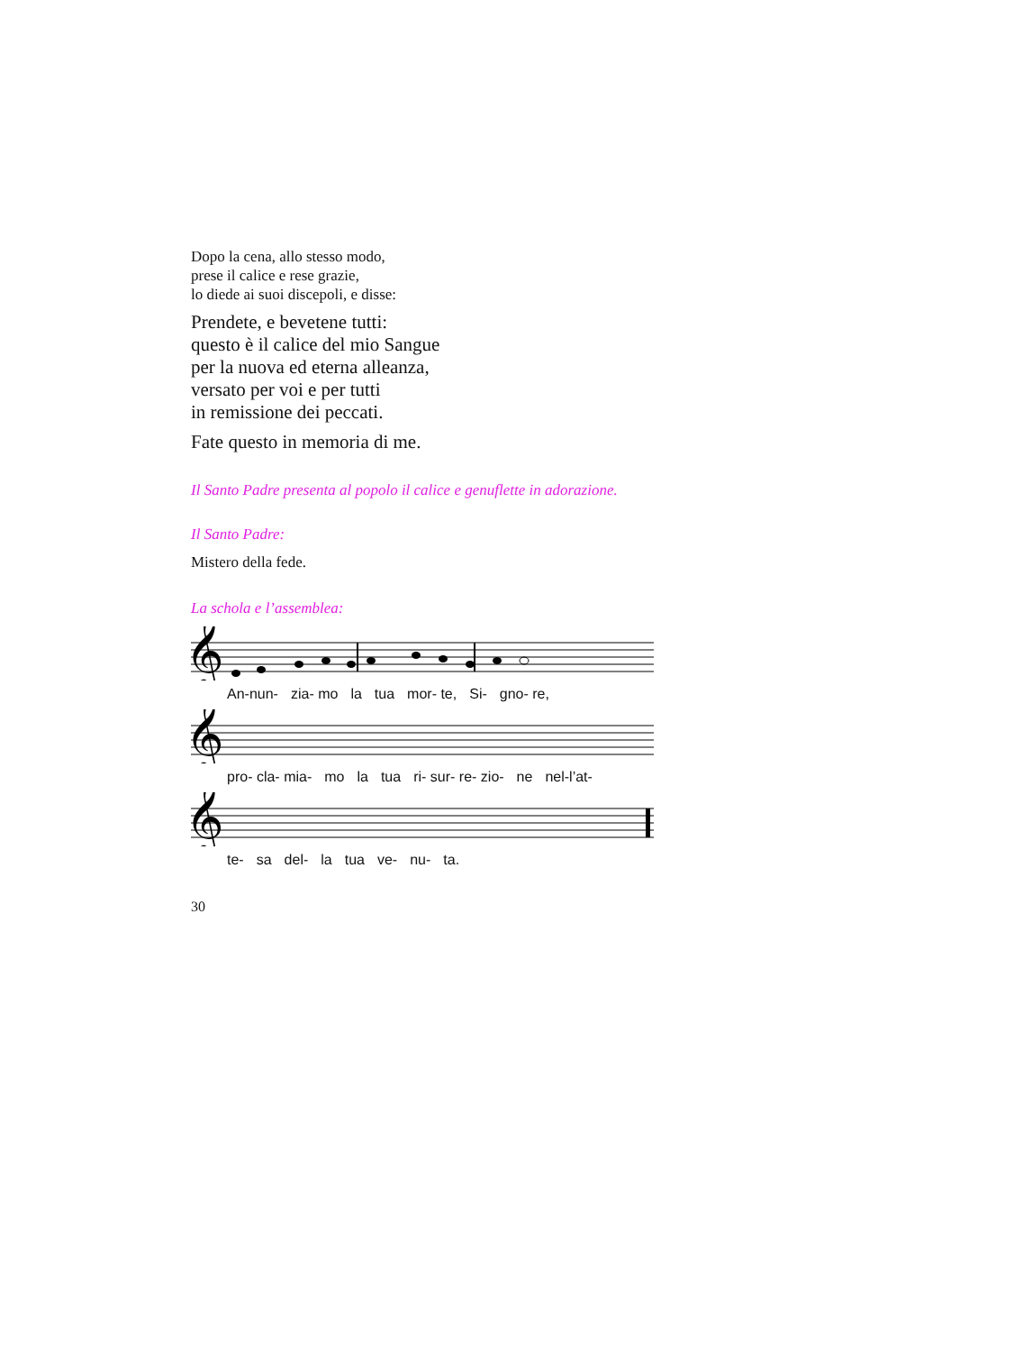Dopo la cena, allo stesso modo,
prese il calice e rese grazie,
lo diede ai suoi discepoli, e disse:
Prendete, e bevetene tutti:
questo è il calice del mio Sangue
per la nuova ed eterna alleanza,
versato per voi e per tutti
in remissione dei peccati.
Fate questo in memoria di me.
Il Santo Padre presenta al popolo il calice e genuflette in adorazione.
Il Santo Padre:
Mistero della fede.
La schola e l’assemblea:
𝄞
An-nun- zia- mo la tua mor- te, Si- gno- re,
𝄞
pro- cla- mia- mo la tua ri- sur- re- zio- ne nel-l’at-
𝄞
te- sa del- la tua ve- nu- ta.
30